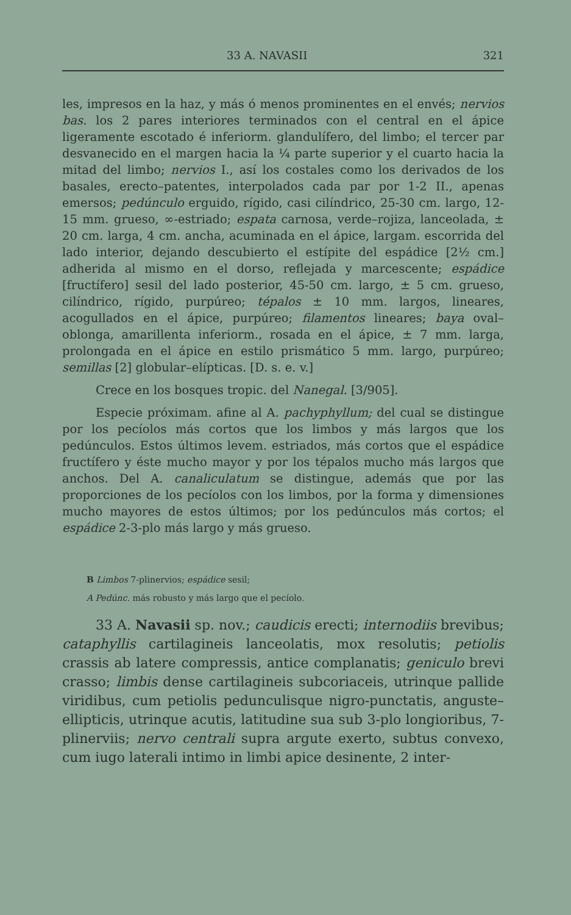33 A. NAVASII 321
les, impresos en la haz, y más ó menos prominentes en el envés; nervios bas. los 2 pares interiores terminados con el central en el ápice ligeramente escotado é inferiorm. glandulífero, del limbo; el tercer par desvanecido en el margen hacia la ¼ parte superior y el cuarto hacia la mitad del limbo; nervios I., así los costales como los derivados de los basales, erecto–patentes, interpolados cada par por 1-2 II., apenas emersos; pedúnculo erguido, rígido, casi cilíndrico, 25-30 cm. largo, 12-15 mm. grueso, ∞-estriado; espata carnosa, verde–rojiza, lanceolada, ± 20 cm. larga, 4 cm. ancha, acuminada en el ápice, largam. escorrida del lado interior, dejando descubierto el estípite del espádice [2½ cm.] adherida al mismo en el dorso, reflejada y marcescente; espádice [fructífero] sesil del lado posterior, 45-50 cm. largo, ± 5 cm. grueso, cilíndrico, rígido, purpúreo; tépalos ± 10 mm. largos, lineares, acogullados en el ápice, purpúreo; filamentos lineares; baya oval–oblonga, amarillenta inferiorm., rosada en el ápice, ± 7 mm. larga, prolongada en el ápice en estilo prismático 5 mm. largo, purpúreo; semillas [2] globular–elípticas. [D. s. e. v.]
Crece en los bosques tropic. del Nanegal. [3/905].
Especie próximam. afine al A. pachyphyllum; del cual se distingue por los pecíolos más cortos que los limbos y más largos que los pedúnculos. Estos últimos levem. estriados, más cortos que el espádice fructífero y éste mucho mayor y por los tépalos mucho más largos que anchos. Del A. canaliculatum se distingue, además que por las proporciones de los pecíolos con los limbos, por la forma y dimensiones mucho mayores de estos últimos; por los pedúnculos más cortos; el espádice 2-3-plo más largo y más grueso.
B Limbos 7-plinervios; espádice sesil;
A Pedúnc. más robusto y más largo que el pecíolo.
33 A. Navasii sp. nov.; caudicis erecti; internodiis brevibus; cataphyllis cartilagineis lanceolatis, mox resolutis; petiolis crassis ab latere compressis, antice complanatis; geniculo brevi crasso; limbis dense cartilagineis subcoriaceis, utrinque pallide viridibus, cum petiolis pedunculisque nigro-punctatis, anguste–ellipticis, utrinque acutis, latitudine sua sub 3-plo longioribus, 7-plinerviis; nervo centrali supra argute exerto, subtus convexo, cum iugo laterali intimo in limbi apice desinente, 2 inter-